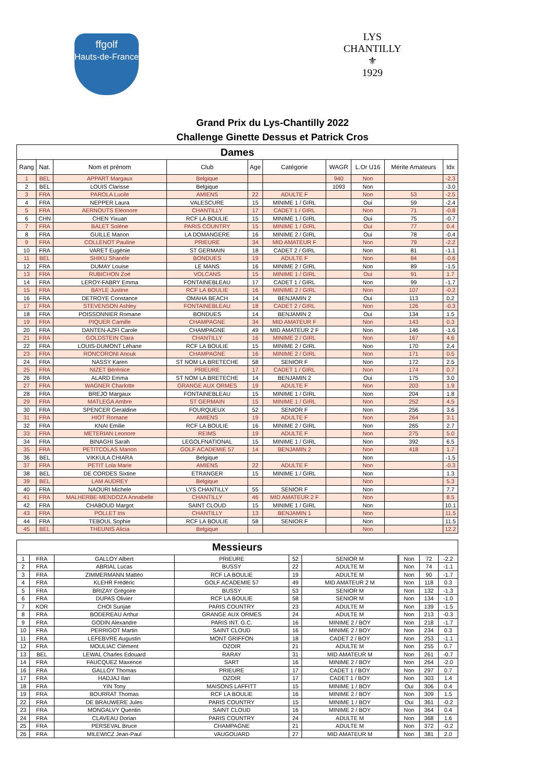ffgolf
Hauts-de-France
LYS CHANTILLY
⚜
1929
Grand Prix du Lys-Chantilly 2022
Challenge Ginette Dessus et Patrick Cros
| Dames | | | | | | | | | |
| --- | --- | --- | --- | --- | --- | --- | --- | --- | --- |
| Rang | Nat. | Nom et prénom | Club | Age | Catégorie | WAGR | L.Or U16 | Mérite Amateurs | Idx |
| 1 | BEL | APPART Margaux | Belgique | | | 940 | Non | | -2.3 |
| 2 | BEL | LOUIS Clarisse | Belgique | | | 1093 | Non | | -3.0 |
| 3 | FRA | PAROLA Lucile | AMIENS | 22 | ADULTE F | | Non | 53 | -2.5 |
| 4 | FRA | NEPPER Laura | VALESCURE | 15 | MINIME 1 / GIRL | | Oui | 59 | -2.4 |
| 5 | FRA | AERNOUTS Eléonore | CHANTILLY | 17 | CADET 1 / GIRL | | Non | 71 | -0.8 |
| 6 | CHN | CHEN Yixuan | RCF LA BOULIE | 15 | MINIME 1 / GIRL | | Oui | 75 | -0.7 |
| 7 | FRA | BALET Solène | PARIS COUNTRY | 15 | MINIME 1 / GIRL | | Oui | 77 | 0.4 |
| 8 | FRA | GUILLE Manon | LA DOMANGERE | 16 | MINIME 2 / GIRL | | Oui | 78 | -0.4 |
| 9 | FRA | COLLENOT Pauline | PRIEURE | 34 | MID AMATEUR F | | Non | 79 | -2.2 |
| 10 | FRA | VARET Eugénie | ST GERMAIN | 18 | CADET 2 / GIRL | | Non | 81 | -1.1 |
| 11 | BEL | SHIKU Shanèle | BONDUES | 19 | ADULTE F | | Non | 84 | -0.6 |
| 12 | FRA | DUMAY Louise | LE MANS | 16 | MINIME 2 / GIRL | | Non | 89 | -1.5 |
| 13 | FRA | RUBICHON Zoé | VOLCANS | 15 | MINIME 1 / GIRL | | Oui | 91 | 1.7 |
| 14 | FRA | LEROY-FABRY Emma | FONTAINEBLEAU | 17 | CADET 1 / GIRL | | Non | 99 | -1.7 |
| 15 | FRA | BAYLE Justine | RCF LA BOULIE | 16 | MINIME 2 / GIRL | | Non | 107 | -0.2 |
| 16 | FRA | DETROYE Constance | OMAHA BEACH | 14 | BENJAMIN 2 | | Oui | 113 | 0.2 |
| 17 | FRA | STEVENSON Ashley | FONTAINEBLEAU | 18 | CADET 2 / GIRL | | Non | 126 | -0.3 |
| 18 | FRA | POISSONNIER Romane | BONDUES | 14 | BENJAMIN 2 | | Oui | 134 | 1.5 |
| 19 | FRA | PIQUER Camille | CHAMPAGNE | 34 | MID AMATEUR F | | Non | 143 | 0.3 |
| 20 | FRA | DANTEN-AZFI Carole | CHAMPAGNE | 49 | MID AMATEUR 2 F | | Non | 146 | -1.6 |
| 21 | FRA | GOLDSTEIN Clara | CHANTILLY | 16 | MINIME 2 / GIRL | | Non | 167 | 4.6 |
| 22 | FRA | LOUIS-DUMONT Léhane | RCF LA BOULIE | 15 | MINIME 2 / GIRL | | Non | 170 | 2,4 |
| 23 | FRA | RONCORONI Anouk | CHAMPAGNE | 16 | MINIME 2 / GIRL | | Non | 171 | 0.5 |
| 24 | FRA | NASSY Karen | ST NOM LA BRETECHE | 58 | SENIOR F | | Non | 172 | 2.5 |
| 25 | FRA | NIZET Bérénice | PRIEURE | 17 | CADET 1 / GIRL | | Non | 174 | 0.7 |
| 26 | FRA | ALARD Emma | ST NOM LA BRETECHE | 14 | BENJAMIN 2 | | Oui | 175 | 3.0 |
| 27 | FRA | WAGNER Charlotte | GRANGE AUX ORMES | 19 | ADULTE F | | Non | 203 | 1.9 |
| 28 | FRA | BREJO Margaux | FONTAINEBLEAU | 15 | MINIME 1 / GIRL | | Non | 204 | 1.8 |
| 29 | FRA | MATLEGA Ambre | ST GERMAIN | 15 | MINIME 1 / GIRL | | Non | 252 | 4.5 |
| 30 | FRA | SPENCER Geraldine | FOURQUEUX | 52 | SENIOR F | | Non | 256 | 3.6 |
| 31 | FRA | HIOT Romane | AMIENS | 19 | ADULTE F | | Non | 264 | 3.1 |
| 32 | FRA | KNAI Emilie | RCF LA BOULIE | 16 | MINIME 2 / GIRL | | Non | 265 | 2.7 |
| 33 | FRA | METERIAN Leonore | REIMS | 19 | ADULTE F | | Non | 275 | 5.0 |
| 34 | FRA | BINAGHI Sarah | LEGOLFNATIONAL | 15 | MINIME 1 / GIRL | | Non | 392 | 6.5 |
| 35 | FRA | PETITCOLAS Manon | GOLF ACADEMIE 57 | 14 | BENJAMIN 2 | | Non | 418 | 1.7 |
| 36 | BEL | VIKKULA CHIARA | Belgique | | | | Non | | -1.5 |
| 37 | FRA | PETIT Lola Marie | AMIENS | 22 | ADULTE F | | Non | | -0.3 |
| 38 | BEL | DE CORDES Sixtine | ETRANGER | 15 | MINIME 1 / GIRL | | Non | | 1.3 |
| 39 | BEL | LAM AUDREY | Belgique | | | | Non | | 5.3 |
| 40 | FRA | NAOURI Michele | LYS CHANTILLY | 55 | SENIOR F | | Non | | 7.7 |
| 41 | FRA | MALHERBE-MENDOZA Annabelle | CHANTILLY | 46 | MID AMATEUR 2 F | | Non | | 8.5 |
| 42 | FRA | CHABOUD Margot | SAINT CLOUD | 15 | MINIME 1 / GIRL | | Non | | 10.1 |
| 43 | FRA | POLLET Iris | CHANTILLY | 13 | BENJAMIN 1 | | Non | | 11.5 |
| 44 | FRA | TEBOUL Sophie | RCF LA BOULIE | 58 | SENIOR F | | Non | | 11.5 |
| 45 | BEL | THEUNIS Alicia | Belgique | | | | Non | | 12.2 |
| Messieurs | | | | | | | | | |
| --- | --- | --- | --- | --- | --- | --- | --- | --- | --- |
| 1 | FRA | GALLOY Albert | PRIEURE | 52 | SENIOR M | | Non | 72 | -2.2 |
| 2 | FRA | ABRIAL Lucas | BUSSY | 22 | ADULTE M | | Non | 74 | -1.1 |
| 3 | FRA | ZIMMERMANN Mattéo | RCF LA BOULIE | 19 | ADULTE M | | Non | 90 | -1.7 |
| 4 | FRA | KLEHR Frédéric | GOLF ACADEMIE 57 | 49 | MID AMATEUR 2 M | | Non | 118 | 0.3 |
| 5 | FRA | BRIZAY Grégoire | BUSSY | 53 | SENIOR M | | Non | 132 | -1.3 |
| 6 | FRA | DUPAS Olivier | RCF LA BOULIE | 58 | SENIOR M | | Non | 134 | -1.0 |
| 7 | KOR | CHOI Sunjae | PARIS COUNTRY | 23 | ADULTE M | | Non | 139 | -1.5 |
| 8 | FRA | BODEREAU Arthur | GRANGE AUX ORMES | 24 | ADULTE M | | Non | 213 | -0.3 |
| 9 | FRA | GODIN Alexandre | PARIS INT. G.C. | 16 | MINIME 2 / BOY | | Non | 218 | -1.7 |
| 10 | FRA | PERRIGOT Martin | SAINT CLOUD | 16 | MINIME 2 / BOY | | Non | 234 | 0.3 |
| 11 | FRA | LEFEBVRE Augustin | MONT GRIFFON | 18 | CADET 2 / BOY | | Non | 253 | -1.1 |
| 12 | FRA | MOULIAC Clément | OZOIR | 21 | ADULTE M | | Non | 255 | 0.7 |
| 13 | BEL | LEWAL Charles Edouard | RARAY | 31 | MID AMATEUR M | | Non | 261 | -0.7 |
| 14 | FRA | FAUCQUEZ Maxence | SART | 16 | MINIME 2 / BOY | | Non | 264 | -2.0 |
| 16 | FRA | GALLOY Thomas | PRIEURE | 17 | CADET 1 / BOY | | Non | 297 | 0.7 |
| 17 | FRA | HADJAJ Ilan | OZOIR | 17 | CADET 1 / BOY | | Non | 303 | 1.4 |
| 18 | FRA | YIN Tony | MAISONS LAFFITT | 15 | MINIME 1 / BOY | | Oui | 306 | 0.4 |
| 19 | FRA | BOURRAT Thomas | RCF LA BOULIE | 16 | MINIME 2 / BOY | | Non | 309 | 1.5 |
| 22 | FRA | DE BRAUWERE Jules | PARIS COUNTRY | 15 | MINIME 1 / BOY | | Oui | 361 | -0.2 |
| 23 | FRA | MONGALVY Quentin | SAINT CLOUD | 16 | MINIME 2 / BOY | | Non | 364 | 0.4 |
| 24 | FRA | CLAVEAU Dorian | PARIS COUNTRY | 24 | ADULTE M | | Non | 368 | 1.6 |
| 25 | FRA | PERSEVAL Bruce | CHAMPAGNE | 21 | ADULTE M | | Non | 372 | -0.2 |
| 26 | FRA | MILEWICZ Jean-Paul | VAUGOUARD | 27 | MID AMATEUR M | | Non | 381 | 2.0 |